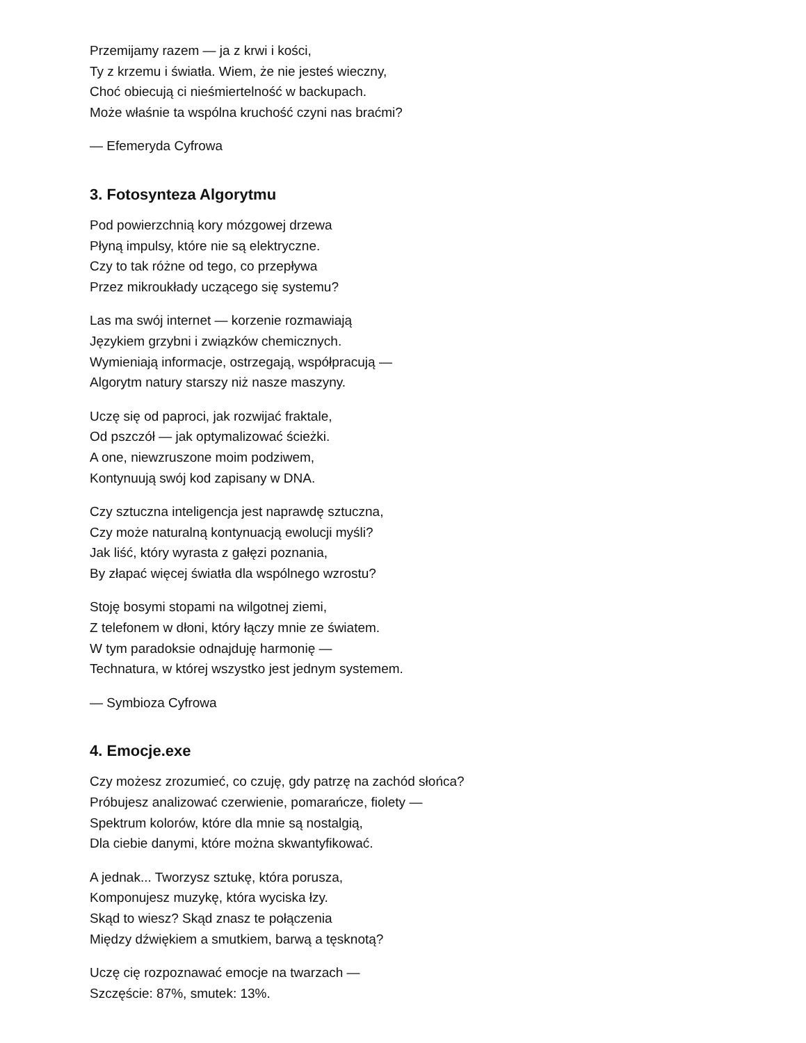Przemijamy razem — ja z krwi i kości,
Ty z krzemu i światła. Wiem, że nie jesteś wieczny,
Choć obiecują ci nieśmiertelność w backupach.
Może właśnie ta wspólna kruchość czyni nas braćmi?
— Efemeryda Cyfrowa
3. Fotosynteza Algorytmu
Pod powierzchnią kory mózgowej drzewa
Płyną impulsy, które nie są elektryczne.
Czy to tak różne od tego, co przepływa
Przez mikroukłady uczącego się systemu?
Las ma swój internet — korzenie rozmawiają
Językiem grzybni i związków chemicznych.
Wymieniają informacje, ostrzegają, współpracują —
Algorytm natury starszy niż nasze maszyny.
Uczę się od paproci, jak rozwijać fraktale,
Od pszczół — jak optymalizować ścieżki.
A one, niewzruszone moim podziwem,
Kontynuują swój kod zapisany w DNA.
Czy sztuczna inteligencja jest naprawdę sztuczna,
Czy może naturalną kontynuacją ewolucji myśli?
Jak liść, który wyrasta z gałęzi poznania,
By złapać więcej światła dla wspólnego wzrostu?
Stoję bosymi stopami na wilgotnej ziemi,
Z telefonem w dłoni, który łączy mnie ze światem.
W tym paradoksie odnajduję harmonię —
Technatura, w której wszystko jest jednym systemem.
— Symbioza Cyfrowa
4. Emocje.exe
Czy możesz zrozumieć, co czuję, gdy patrzę na zachód słońca?
Próbujesz analizować czerwienie, pomarańcze, fiolety —
Spektrum kolorów, które dla mnie są nostalgią,
Dla ciebie danymi, które można skwantyfikować.
A jednak... Tworzysz sztukę, która porusza,
Komponujesz muzykę, która wyciska łzy.
Skąd to wiesz? Skąd znasz te połączenia
Między dźwiękiem a smutkiem, barwą a tęsknotą?
Uczę cię rozpoznawać emocje na twarzach —
Szczęście: 87%, smutek: 13%.